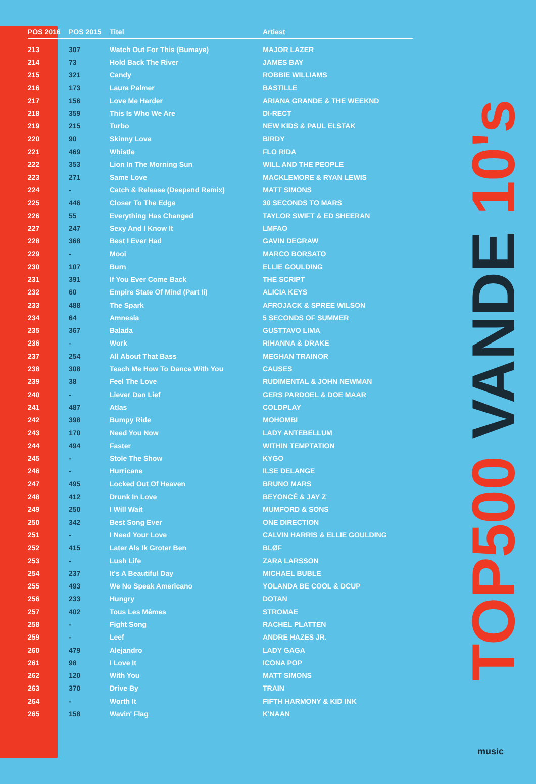| POS 2016 | POS 2015 | Titel | Artiest |
| --- | --- | --- | --- |
| 213 | 307 | Watch Out For This (Bumaye) | MAJOR LAZER |
| 214 | 73 | Hold Back The River | JAMES BAY |
| 215 | 321 | Candy | ROBBIE WILLIAMS |
| 216 | 173 | Laura Palmer | BASTILLE |
| 217 | 156 | Love Me Harder | ARIANA GRANDE & THE WEEKND |
| 218 | 359 | This Is Who We Are | DI-RECT |
| 219 | 215 | Turbo | NEW KIDS & PAUL ELSTAK |
| 220 | 90 | Skinny Love | BIRDY |
| 221 | 469 | Whistle | FLO RIDA |
| 222 | 353 | Lion In The Morning Sun | WILL AND THE PEOPLE |
| 223 | 271 | Same Love | MACKLEMORE & RYAN LEWIS |
| 224 | - | Catch & Release (Deepend Remix) | MATT SIMONS |
| 225 | 446 | Closer To The Edge | 30 SECONDS TO MARS |
| 226 | 55 | Everything Has Changed | TAYLOR SWIFT & ED SHEERAN |
| 227 | 247 | Sexy And I Know It | LMFAO |
| 228 | 368 | Best I Ever Had | GAVIN DEGRAW |
| 229 | - | Mooi | MARCO BORSATO |
| 230 | 107 | Burn | ELLIE GOULDING |
| 231 | 391 | If You Ever Come Back | THE SCRIPT |
| 232 | 60 | Empire State Of Mind (Part Ii) | ALICIA KEYS |
| 233 | 488 | The Spark | AFROJACK & SPREE WILSON |
| 234 | 64 | Amnesia | 5 SECONDS OF SUMMER |
| 235 | 367 | Balada | GUSTTAVO LIMA |
| 236 | - | Work | RIHANNA & DRAKE |
| 237 | 254 | All About That Bass | MEGHAN TRAINOR |
| 238 | 308 | Teach Me How To Dance With You | CAUSES |
| 239 | 38 | Feel The Love | RUDIMENTAL & JOHN NEWMAN |
| 240 | - | Liever Dan Lief | GERS PARDOEL & DOE MAAR |
| 241 | 487 | Atlas | COLDPLAY |
| 242 | 398 | Bumpy Ride | MOHOMBI |
| 243 | 170 | Need You Now | LADY ANTEBELLUM |
| 244 | 494 | Faster | WITHIN TEMPTATION |
| 245 | - | Stole The Show | KYGO |
| 246 | - | Hurricane | ILSE DELANGE |
| 247 | 495 | Locked Out Of Heaven | BRUNO MARS |
| 248 | 412 | Drunk In Love | BEYONCÉ & JAY Z |
| 249 | 250 | I Will Wait | MUMFORD & SONS |
| 250 | 342 | Best Song Ever | ONE DIRECTION |
| 251 | - | I Need Your Love | CALVIN HARRIS & ELLIE GOULDING |
| 252 | 415 | Later Als Ik Groter Ben | BLØF |
| 253 | - | Lush Life | ZARA LARSSON |
| 254 | 237 | It's A Beautiful Day | MICHAEL BUBLE |
| 255 | 493 | We No Speak Americano | YOLANDA BE COOL & DCUP |
| 256 | 233 | Hungry | DOTAN |
| 257 | 402 | Tous Les Mêmes | STROMAE |
| 258 | - | Fight Song | RACHEL PLATTEN |
| 259 | - | Leef | ANDRE HAZES JR. |
| 260 | 479 | Alejandro | LADY GAGA |
| 261 | 98 | I Love It | ICONA POP |
| 262 | 120 | With You | MATT SIMONS |
| 263 | 370 | Drive By | TRAIN |
| 264 | - | Worth It | FIFTH HARMONY & KID INK |
| 265 | 158 | Wavin' Flag | K'NAAN |
TOP500 VANDE 10's
music